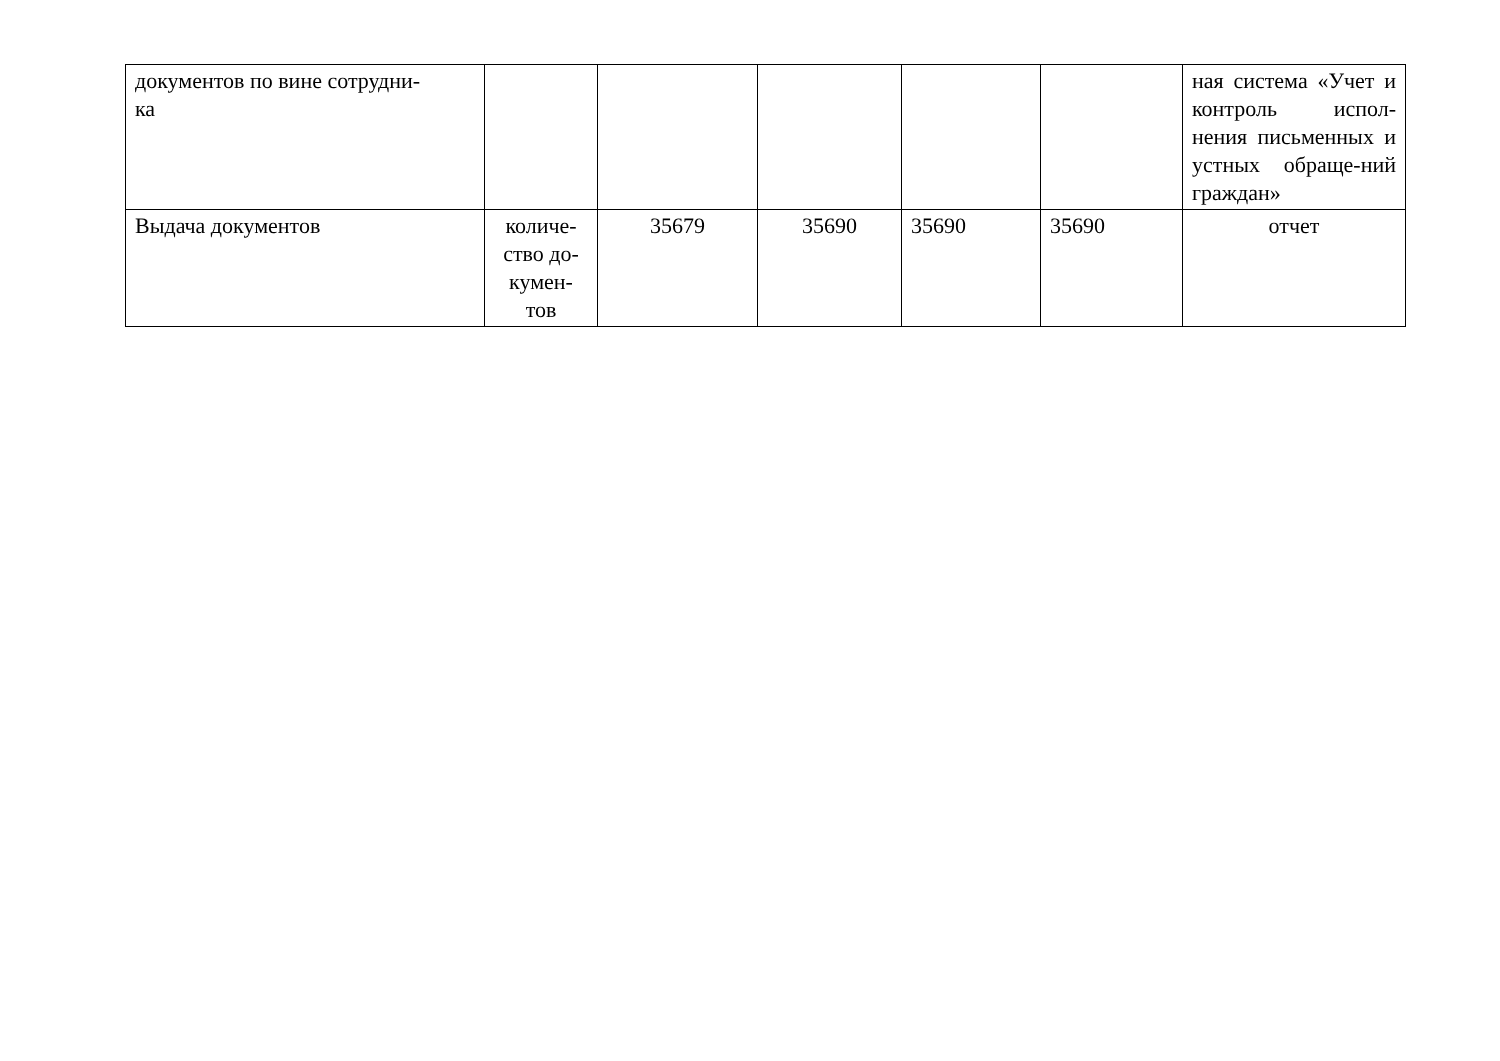| документов по вине сотрудни- ка | | | | | | ная система «Учет и контроль испол-нения письменных и устных обраще-ний граждан» |
| Выдача документов | количе- ство до- кумен- тов | 35679 | 35690 | 35690 | 35690 | отчет |